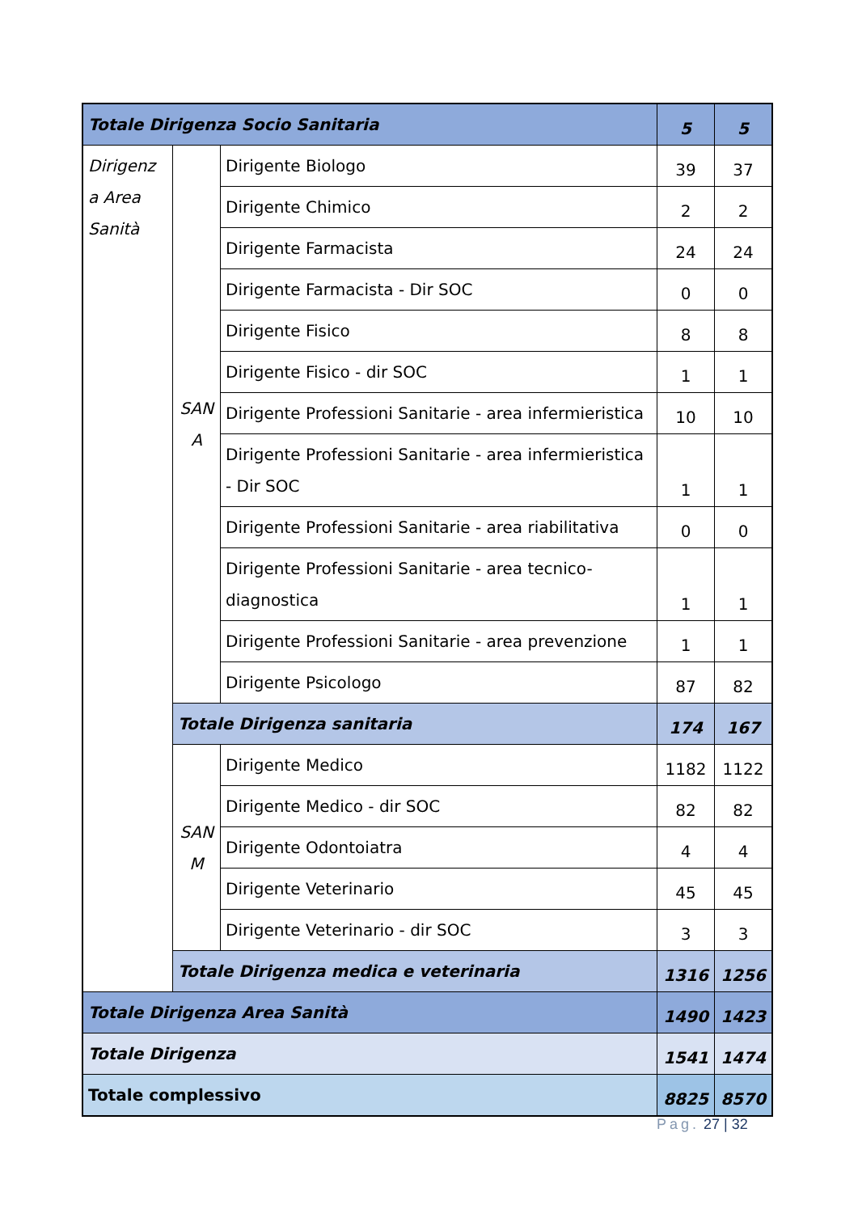| Totale Dirigenza Socio Sanitaria | | | 5 | 5 |
| Dirigenz a Area Sanità | SAN A | Dirigente Biologo | 39 | 37 |
| | | Dirigente Chimico | 2 | 2 |
| | | Dirigente Farmacista | 24 | 24 |
| | | Dirigente Farmacista - Dir SOC | 0 | 0 |
| | | Dirigente Fisico | 8 | 8 |
| | | Dirigente Fisico - dir SOC | 1 | 1 |
| | | Dirigente Professioni Sanitarie - area infermieristica | 10 | 10 |
| | | Dirigente Professioni Sanitarie - area infermieristica - Dir SOC | 1 | 1 |
| | | Dirigente Professioni Sanitarie - area riabilitativa | 0 | 0 |
| | | Dirigente Professioni Sanitarie - area tecnico-diagnostica | 1 | 1 |
| | | Dirigente Professioni Sanitarie - area prevenzione | 1 | 1 |
| | | Dirigente Psicologo | 87 | 82 |
| | Totale Dirigenza sanitaria | | 174 | 167 |
| | SAN M | Dirigente Medico | 1182 | 1122 |
| | | Dirigente Medico - dir SOC | 82 | 82 |
| | | Dirigente Odontoiatra | 4 | 4 |
| | | Dirigente Veterinario | 45 | 45 |
| | | Dirigente Veterinario - dir SOC | 3 | 3 |
| | Totale Dirigenza medica e veterinaria | | 1316 | 1256 |
| Totale Dirigenza Area Sanità | | | 1490 | 1423 |
| Totale Dirigenza | | | 1541 | 1474 |
| Totale complessivo | | | 8825 | 8570 |
Pag. 27 | 32